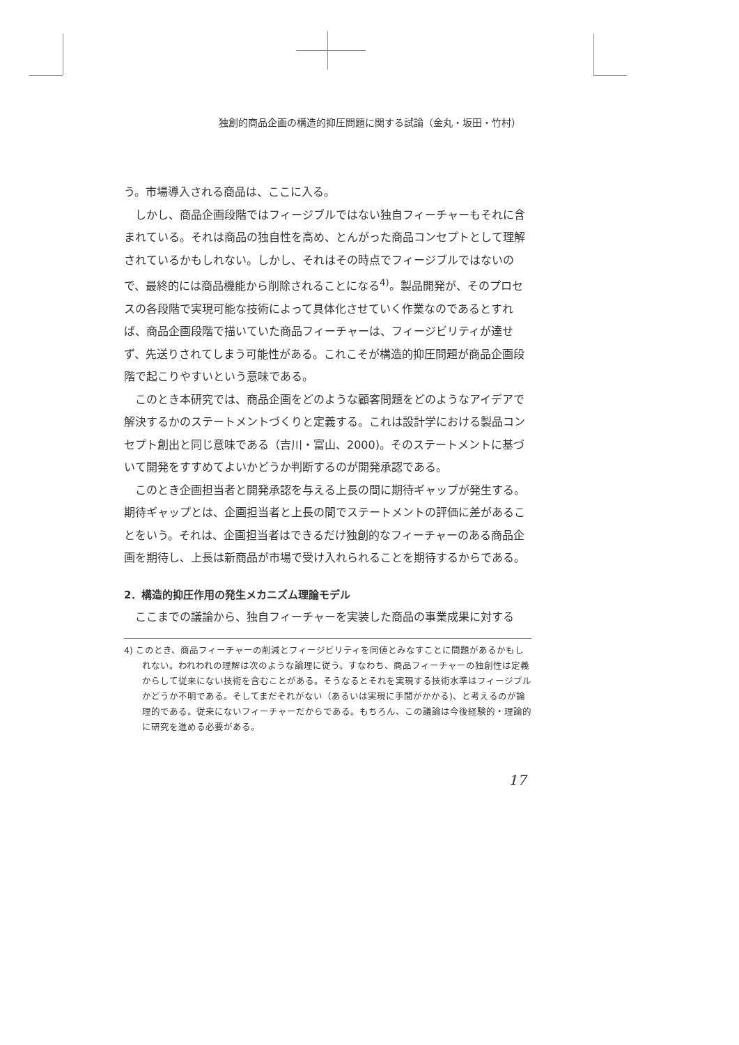独創的商品企画の構造的抑圧問題に関する試論（金丸・坂田・竹村）
う。市場導入される商品は、ここに入る。
しかし、商品企画段階ではフィージブルではない独自フィーチャーもそれに含まれている。それは商品の独自性を高め、とんがった商品コンセプトとして理解されているかもしれない。しかし、それはその時点でフィージブルではないので、最終的には商品機能から削除されることになる<sup>4)</sup>。製品開発が、そのプロセスの各段階で実現可能な技術によって具体化させていく作業なのであるとすれば、商品企画段階で描いていた商品フィーチャーは、フィージビリティが達せず、先送りされてしまう可能性がある。これこそが構造的抑圧問題が商品企画段階で起こりやすいという意味である。
このとき本研究では、商品企画をどのような顧客問題をどのようなアイデアで解決するかのステートメントづくりと定義する。これは設計学における製品コンセプト創出と同じ意味である（吉川・富山、2000)。そのステートメントに基づいて開発をすすめてよいかどうか判断するのが開発承認である。
このとき企画担当者と開発承認を与える上長の間に期待ギャップが発生する。期待ギャップとは、企画担当者と上長の間でステートメントの評価に差があることをいう。それは、企画担当者はできるだけ独創的なフィーチャーのある商品企画を期待し、上長は新商品が市場で受け入れられることを期待するからである。
2．構造的抑圧作用の発生メカニズム理論モデル
ここまでの議論から、独自フィーチャーを実装した商品の事業成果に対する
4) このとき、商品フィーチャーの削減とフィージビリティを同値とみなすことに問題があるかもしれない。われわれの理解は次のような論理に従う。すなわち、商品フィーチャーの独創性は定義からして従来にない技術を含むことがある。そうなるとそれを実現する技術水準はフィージブルかどうか不明である。そしてまだそれがない（あるいは実現に手間がかかる)、と考えるのが論理的である。従来にないフィーチャーだからである。もちろん、この議論は今後経験的・理論的に研究を進める必要がある。
17